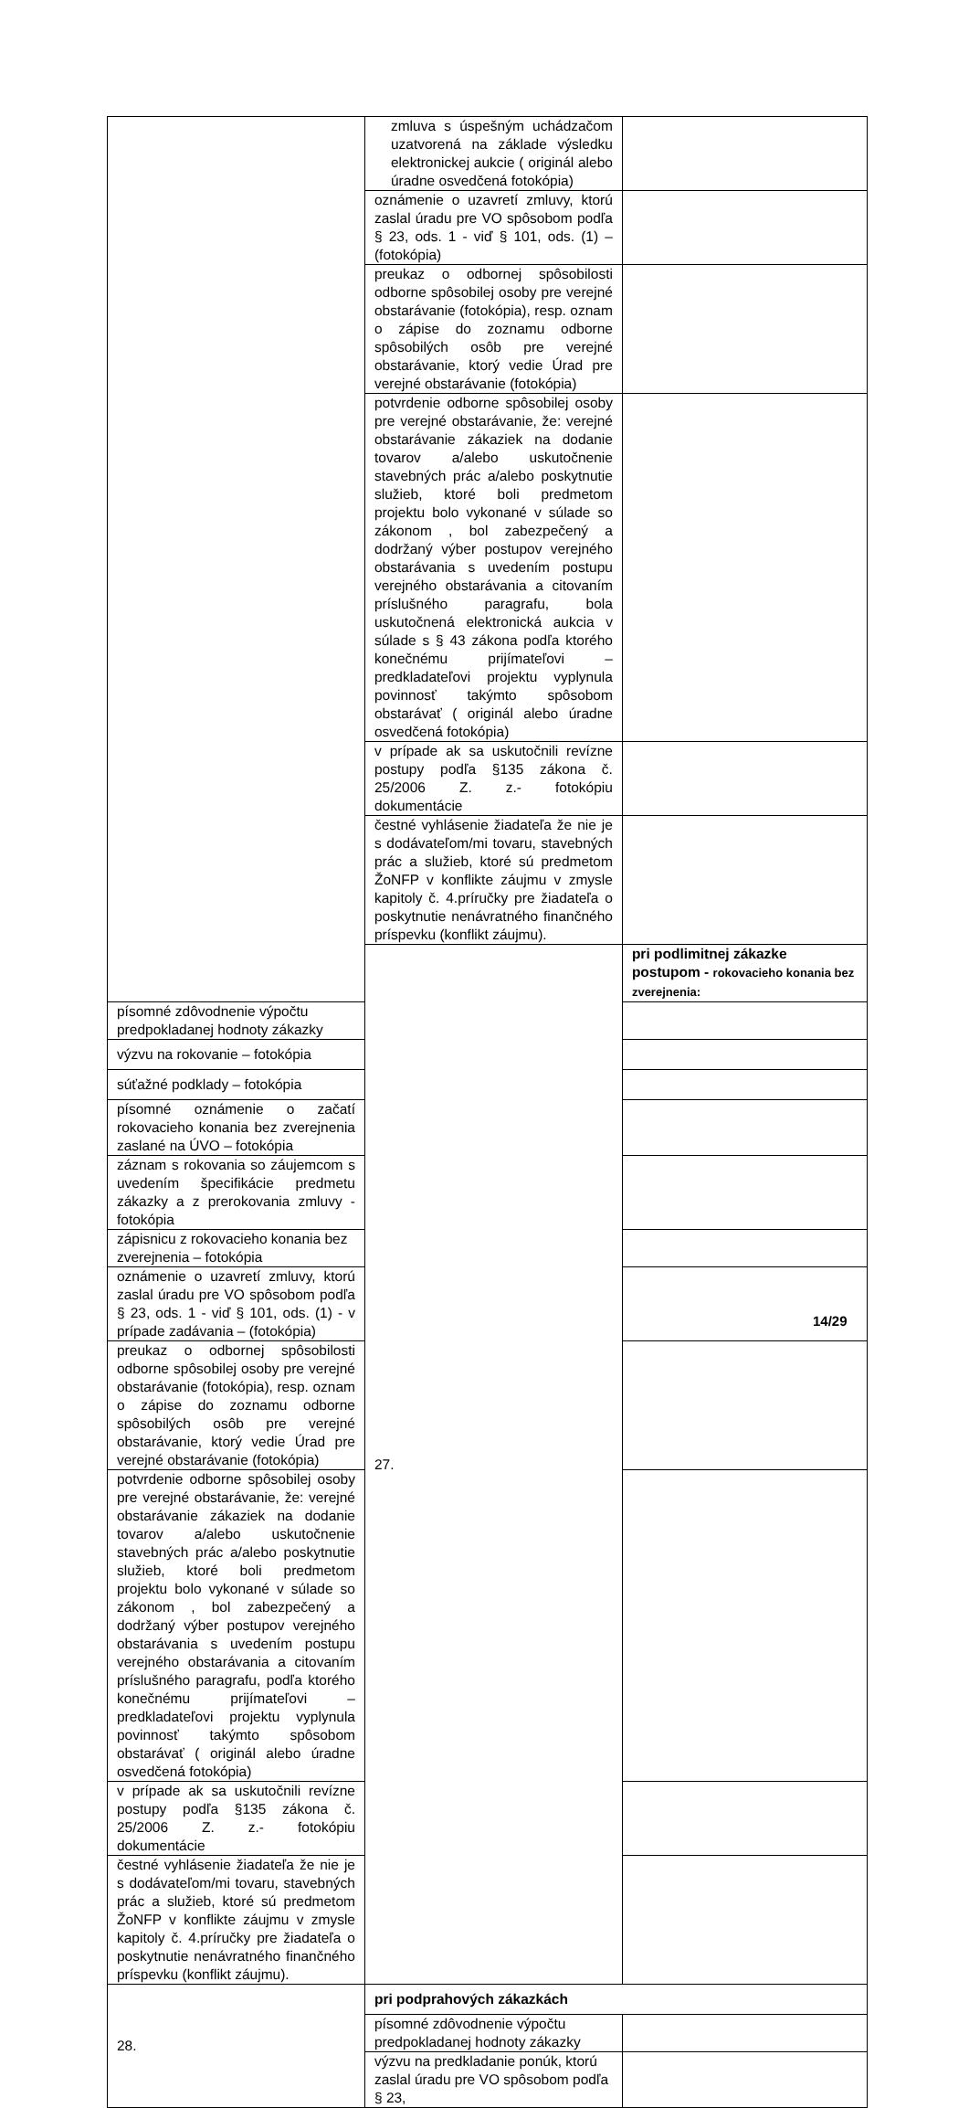| | zmluva s úspešným uchádzačom uzatvorená na základe výsledku elektronickej aukcie ( originál alebo úradne osvedčená fotokópia) | |
| | oznámenie o uzavretí zmluvy, ktorú zaslal úradu pre VO spôsobom podľa § 23, ods. 1 - viď § 101, ods. (1) – (fotokópia) | |
| | preukaz o odbornej spôsobilosti odborne spôsobilej osoby pre verejné obstarávanie (fotokópia), resp. oznam o zápise do zoznamu odborne spôsobilých osôb pre verejné obstarávanie, ktorý vedie Úrad pre verejné obstarávanie (fotokópia) | |
| | potvrdenie odborne spôsobilej osoby pre verejné obstarávanie, že: verejné obstarávanie zákaziek na dodanie tovarov a/alebo uskutočnenie stavebných prác a/alebo poskytnutie služieb, ktoré boli predmetom projektu bolo vykonané v súlade so zákonom , bol zabezpečený a dodržaný výber postupov verejného obstarávania s uvedením postupu verejného obstarávania a citovaním príslušného paragrafu, bola uskutočnená elektronická aukcia v súlade s § 43 zákona podľa ktorého konečnému prijímateľovi – predkladateľovi projektu vyplynula povinnosť takýmto spôsobom obstarávať ( originál alebo úradne osvedčená fotokópia) | |
| | v prípade ak sa uskutočnili revízne postupy podľa §135 zákona č. 25/2006 Z. z.- fotokópiu dokumentácie | |
| | čestné vyhlásenie žiadateľa že nie je s dodávateľom/mi tovaru, stavebných prác a služieb, ktoré sú predmetom ŽoNFP v konflikte záujmu v zmysle kapitoly č. 4.príručky pre žiadateľa o poskytnutie nenávratného finančného príspevku (konflikt záujmu). | |
| | 27. | pri podlimitnej zákazke postupom - rokovacieho konania bez zverejnenia: |
| písomné zdôvodnenie výpočtu predpokladanej hodnoty zákazky | | |
| výzvu na rokovanie – fotokópia | | |
| súťažné podklady – fotokópia | | |
| písomné oznámenie o začatí rokovacieho konania bez zverejnenia zaslané na ÚVO – fotokópia | | |
| záznam s rokovania so záujemcom s uvedením špecifikácie predmetu zákazky a z prerokovania zmluvy - fotokópia | | |
| zápisnicu z rokovacieho konania bez zverejnenia – fotokópia | | |
| oznámenie o uzavretí zmluvy, ktorú zaslal úradu pre VO spôsobom podľa § 23, ods. 1 - viď § 101, ods. (1) - v prípade zadávania – (fotokópia) | | |
| preukaz o odbornej spôsobilosti odborne spôsobilej osoby pre verejné obstarávanie (fotokópia), resp. oznam o zápise do zoznamu odborne spôsobilých osôb pre verejné obstarávanie, ktorý vedie Úrad pre verejné obstarávanie (fotokópia) | | |
| potvrdenie odborne spôsobilej osoby pre verejné obstarávanie, že: verejné obstarávanie zákaziek na dodanie tovarov a/alebo uskutočnenie stavebných prác a/alebo poskytnutie služieb, ktoré boli predmetom projektu bolo vykonané v súlade so zákonom , bol zabezpečený a dodržaný výber postupov verejného obstarávania s uvedením postupu verejného obstarávania a citovaním príslušného paragrafu, podľa ktorého konečnému prijímateľovi – predkladateľovi projektu vyplynula povinnosť takýmto spôsobom obstarávať ( originál alebo úradne osvedčená fotokópia) | | |
| v prípade ak sa uskutočnili revízne postupy podľa §135 zákona č. 25/2006 Z. z.- fotokópiu dokumentácie | | |
| čestné vyhlásenie žiadateľa že nie je s dodávateľom/mi tovaru, stavebných prác a služieb, ktoré sú predmetom ŽoNFP v konflikte záujmu v zmysle kapitoly č. 4.príručky pre žiadateľa o poskytnutie nenávratného finančného príspevku (konflikt záujmu). | | |
| 28. | pri podprahových zákazkách | |
| | písomné zdôvodnenie výpočtu predpokladanej hodnoty zákazky | |
| | výzvu na predkladanie ponúk, ktorú zaslal úradu pre VO spôsobom podľa § 23, | |
14/29